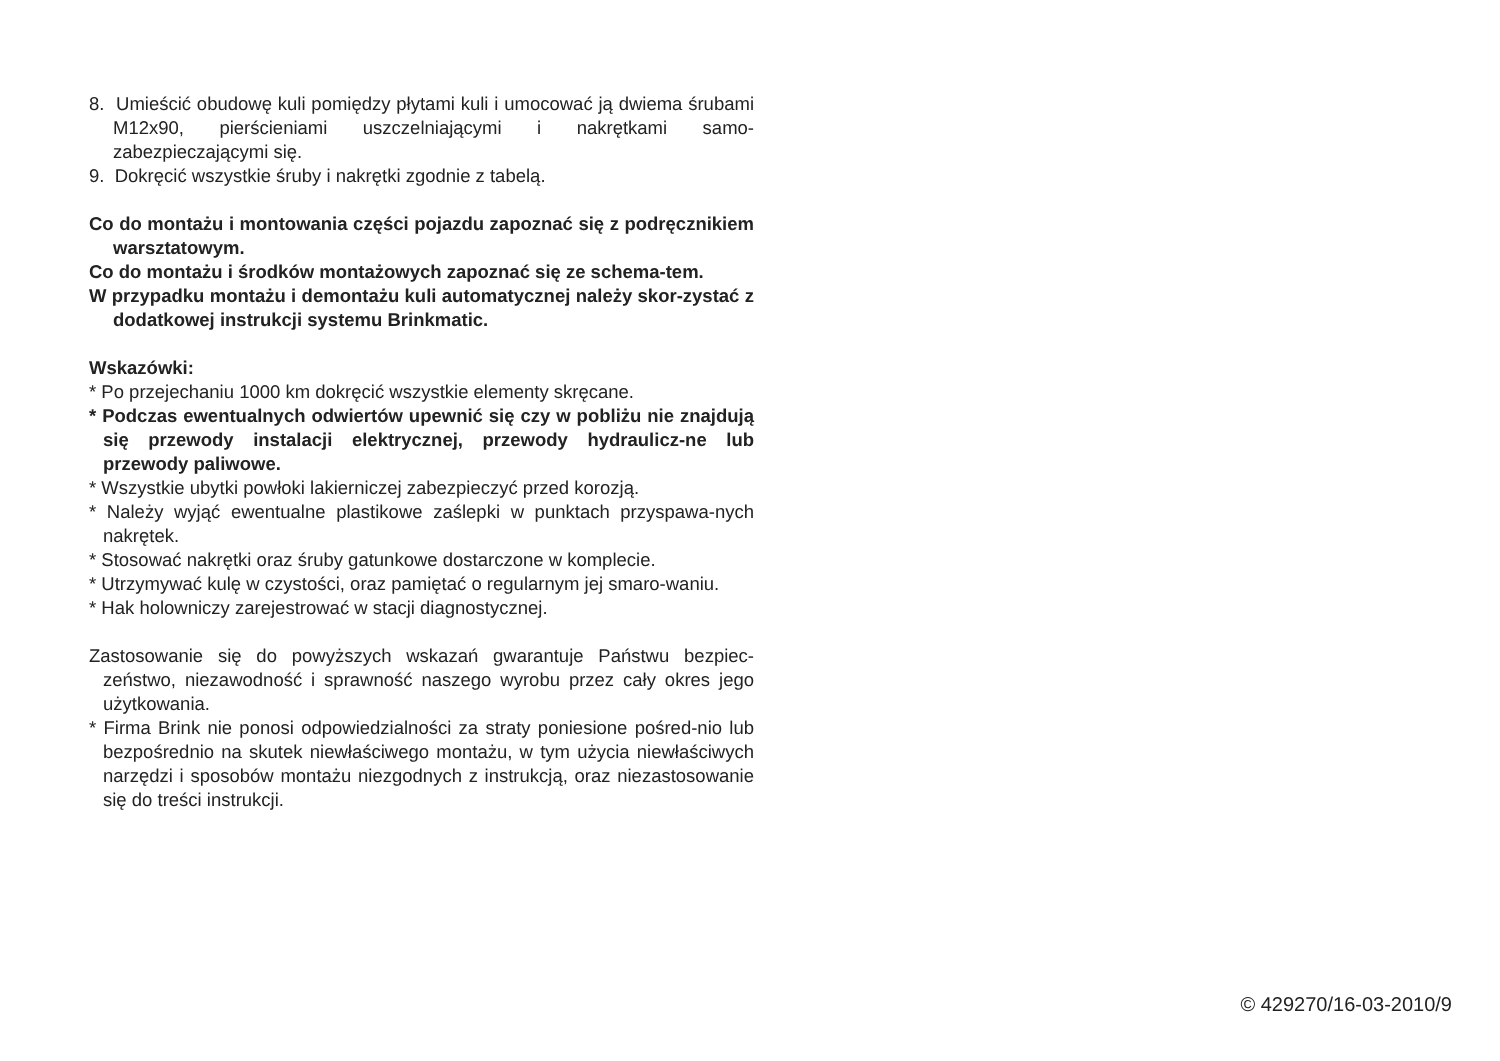8. Umieścić obudowę kuli pomiędzy płytami kuli i umocować ją dwiema śrubami M12x90, pierścieniami uszczelniającymi i nakrętkami samo-zabezpieczającymi się.
9. Dokręcić wszystkie śruby i nakrętki zgodnie z tabelą.
Co do montażu i montowania części pojazdu zapoznać się z podręcznikiem warsztatowym.
Co do montażu i środków montażowych zapoznać się ze schema-tem.
W przypadku montażu i demontażu kuli automatycznej należy skor-zystać z dodatkowej instrukcji systemu Brinkmatic.
Wskazówki:
* Po przejechaniu 1000 km dokręcić wszystkie elementy skręcane.
* Podczas ewentualnych odwiertów upewnić się czy w pobliżu nie znajdują się przewody instalacji elektrycznej, przewody hydraulicz-ne lub przewody paliwowe.
* Wszystkie ubytki powłoki lakierniczej zabezpieczyć przed korozją.
* Należy wyjąć ewentualne plastikowe zaślepki w punktach przyspawa-nych nakrętek.
* Stosować nakrętki oraz śruby gatunkowe dostarczone w komplecie.
* Utrzymywać kulę w czystości, oraz pamiętać o regularnym jej smaro-waniu.
* Hak holowniczy zarejestrować w stacji diagnostycznej.
Zastosowanie się do powyższych wskazań gwarantuje Państwu bezpiec-zeństwo, niezawodność i sprawność naszego wyrobu przez cały okres jego użytkowania.
* Firma Brink nie ponosi odpowiedzialności za straty poniesione pośred-nio lub bezpośrednio na skutek niewłaściwego montażu, w tym użycia niewłaściwych narzędzi i sposobów montażu niezgodnych z instrukcją, oraz niezastosowanie się do treści instrukcji.
© 429270/16-03-2010/9